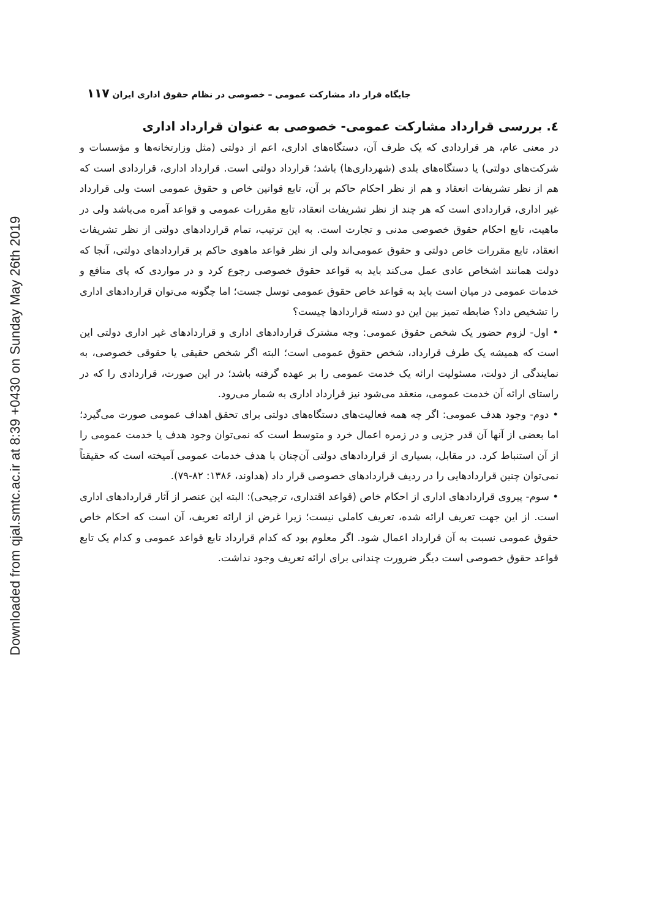Downloaded from qjal.smtc.ac.ir at 8:39 +0430 on Sunday May 26th 2019
جایگاه قرار داد مشارکت عمومی – خصوصی در نظام حقوق اداری ایران ۱۱۷
٤. بررسی قرارداد مشارکت عمومی- خصوصی به عنوان قرارداد اداری
در معنی عام، هر قراردادی که یک طرف آن، دستگاه‌های اداری، اعم از دولتی (مثل وزارتخانه‌ها و مؤسسات و شرکت‌های دولتی) یا دستگاه‌های بلدی (شهرداری‌ها) باشد؛ قرارداد دولتی است. قرارداد اداری، قراردادی است که هم از نظر تشریفات انعقاد و هم از نظر احکام حاکم بر آن، تابع قوانین خاص و حقوق عمومی است ولی قرارداد غیر اداری، قراردادی است که هر چند از نظر تشریفات انعقاد، تابع مقررات عمومی و قواعد آمره می‌باشد ولی در ماهیت، تابع احکام حقوق خصوصی مدنی و تجارت است. به این ترتیب، تمام قراردادهای دولتی از نظر تشریفات انعقاد، تابع مقررات خاص دولتی و حقوق عمومی‌اند ولی از نظر قواعد ماهوی حاکم بر قراردادهای دولتی، آنجا که دولت همانند اشخاص عادی عمل می‌کند باید به قواعد حقوق خصوصی رجوع کرد و در مواردی که پای منافع و خدمات عمومی در میان است باید به قواعد خاص حقوق عمومی توسل جست؛ اما چگونه می‌توان قراردادهای اداری را تشخیص داد؟ ضابطه تمیز بین این دو دسته قراردادها چیست؟
• اول- لزوم حضور یک شخص حقوق عمومی: وجه مشترک قراردادهای اداری و قراردادهای غیر اداری دولتی این است که همیشه یک طرف قرارداد، شخص حقوق عمومی است؛ البته اگر شخص حقیقی یا حقوقی خصوصی، به نمایندگی از دولت، مسئولیت ارائه یک خدمت عمومی را بر عهده گرفته باشد؛ در این صورت، قراردادی را که در راستای ارائه آن خدمت عمومی، منعقد می‌شود نیز قرارداد اداری به شمار می‌رود.
• دوم- وجود هدف عمومی: اگر چه همه فعالیت‌های دستگاه‌های دولتی برای تحقق اهداف عمومی صورت می‌گیرد؛ اما بعضی از آنها آن قدر جزیی و در زمره اعمال خرد و متوسط است که نمی‌توان وجود هدف یا خدمت عمومی را از آن استنباط کرد. در مقابل، بسیاری از قراردادهای دولتی آن‌چنان با هدف خدمات عمومی آمیخته است که حقیقتاً نمی‌توان چنین قراردادهایی را در ردیف قراردادهای خصوصی قرار داد (هداوند، ۱۳۸۶: ۸۲-۷۹).
• سوم- پیروی قراردادهای اداری از احکام خاص (قواعد اقتداری، ترجیحی): البته این عنصر از آثار قراردادهای اداری است. از این جهت تعریف ارائه شده، تعریف کاملی نیست؛ زیرا غرض از ارائه تعریف، آن است که احکام خاص حقوق عمومی نسبت به آن قرارداد اعمال شود. اگر معلوم بود که کدام قرارداد تابع قواعد عمومی و کدام یک تابع قواعد حقوق خصوصی است دیگر ضرورت چندانی برای ارائه تعریف وجود نداشت.